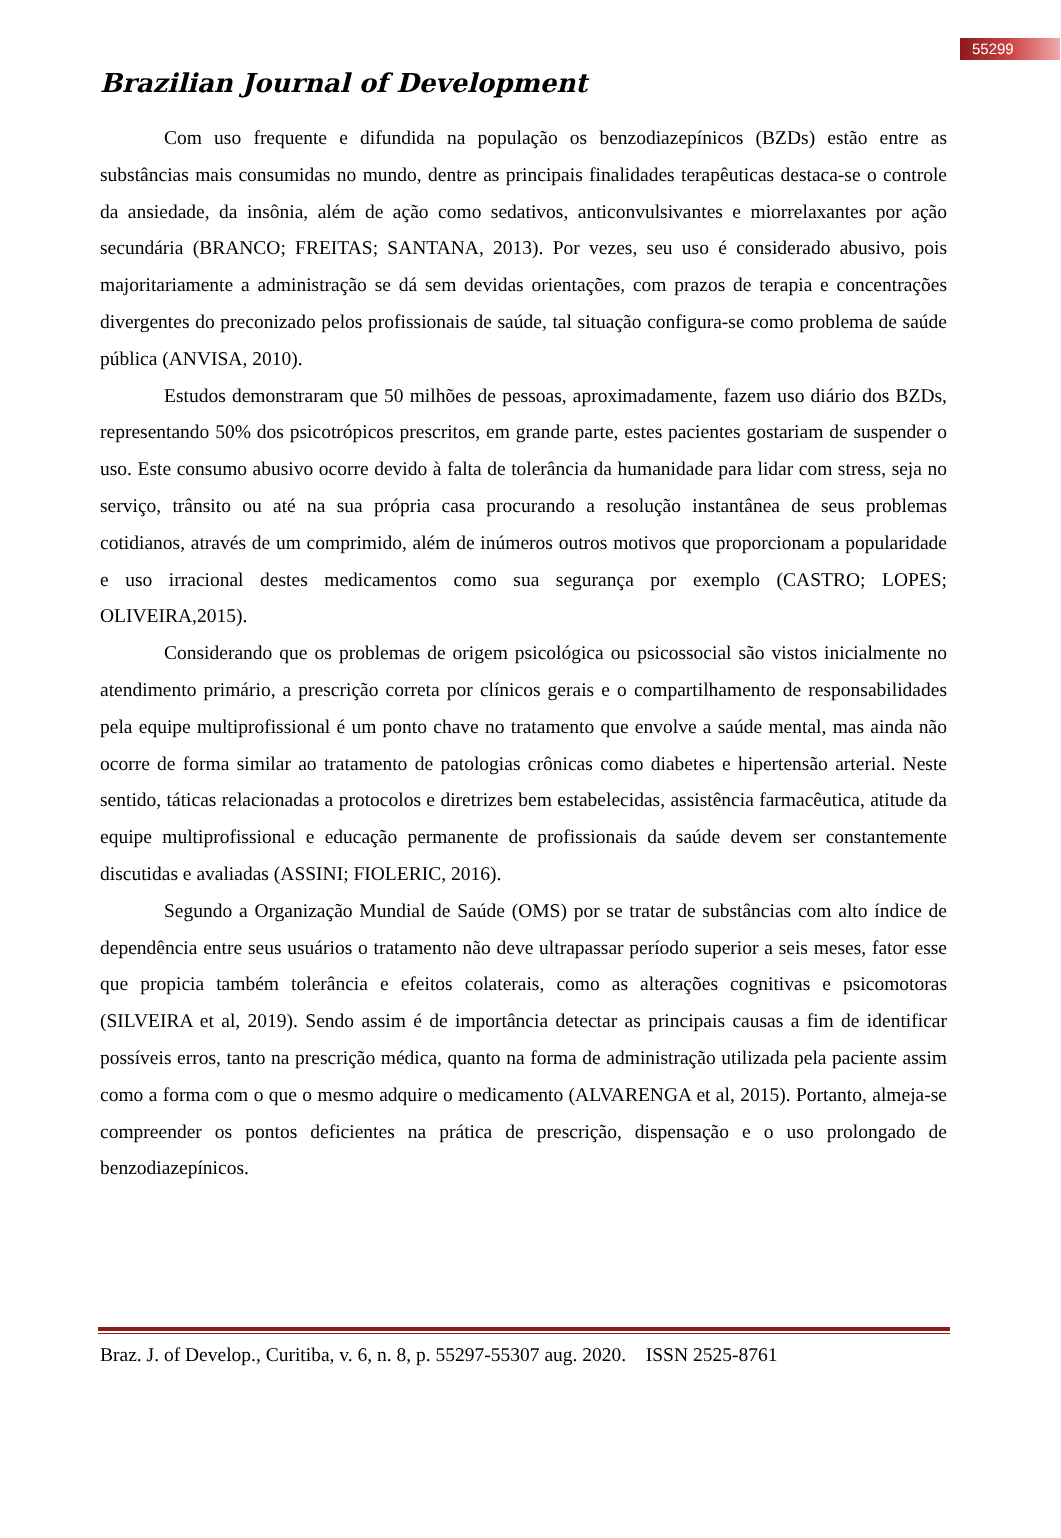55299
Brazilian Journal of Development
Com uso frequente e difundida na população os benzodiazepínicos (BZDs) estão entre as substâncias mais consumidas no mundo, dentre as principais finalidades terapêuticas destaca-se o controle da ansiedade, da insônia, além de ação como sedativos, anticonvulsivantes e miorrelaxantes por ação secundária (BRANCO; FREITAS; SANTANA, 2013). Por vezes, seu uso é considerado abusivo, pois majoritariamente a administração se dá sem devidas orientações, com prazos de terapia e concentrações divergentes do preconizado pelos profissionais de saúde, tal situação configura-se como problema de saúde pública (ANVISA, 2010).
Estudos demonstraram que 50 milhões de pessoas, aproximadamente, fazem uso diário dos BZDs, representando 50% dos psicotrópicos prescritos, em grande parte, estes pacientes gostariam de suspender o uso. Este consumo abusivo ocorre devido à falta de tolerância da humanidade para lidar com stress, seja no serviço, trânsito ou até na sua própria casa procurando a resolução instantânea de seus problemas cotidianos, através de um comprimido, além de inúmeros outros motivos que proporcionam a popularidade e uso irracional destes medicamentos como sua segurança por exemplo (CASTRO; LOPES; OLIVEIRA,2015).
Considerando que os problemas de origem psicológica ou psicossocial são vistos inicialmente no atendimento primário, a prescrição correta por clínicos gerais e o compartilhamento de responsabilidades pela equipe multiprofissional é um ponto chave no tratamento que envolve a saúde mental, mas ainda não ocorre de forma similar ao tratamento de patologias crônicas como diabetes e hipertensão arterial. Neste sentido, táticas relacionadas a protocolos e diretrizes bem estabelecidas, assistência farmacêutica, atitude da equipe multiprofissional e educação permanente de profissionais da saúde devem ser constantemente discutidas e avaliadas (ASSINI; FIOLERIC, 2016).
Segundo a Organização Mundial de Saúde (OMS) por se tratar de substâncias com alto índice de dependência entre seus usuários o tratamento não deve ultrapassar período superior a seis meses, fator esse que propicia também tolerância e efeitos colaterais, como as alterações cognitivas e psicomotoras (SILVEIRA et al, 2019). Sendo assim é de importância detectar as principais causas a fim de identificar possíveis erros, tanto na prescrição médica, quanto na forma de administração utilizada pela paciente assim como a forma com o que o mesmo adquire o medicamento (ALVARENGA et al, 2015). Portanto, almeja-se compreender os pontos deficientes na prática de prescrição, dispensação e o uso prolongado de benzodiazepínicos.
Braz. J. of Develop., Curitiba, v. 6, n. 8, p. 55297-55307 aug. 2020. ISSN 2525-8761